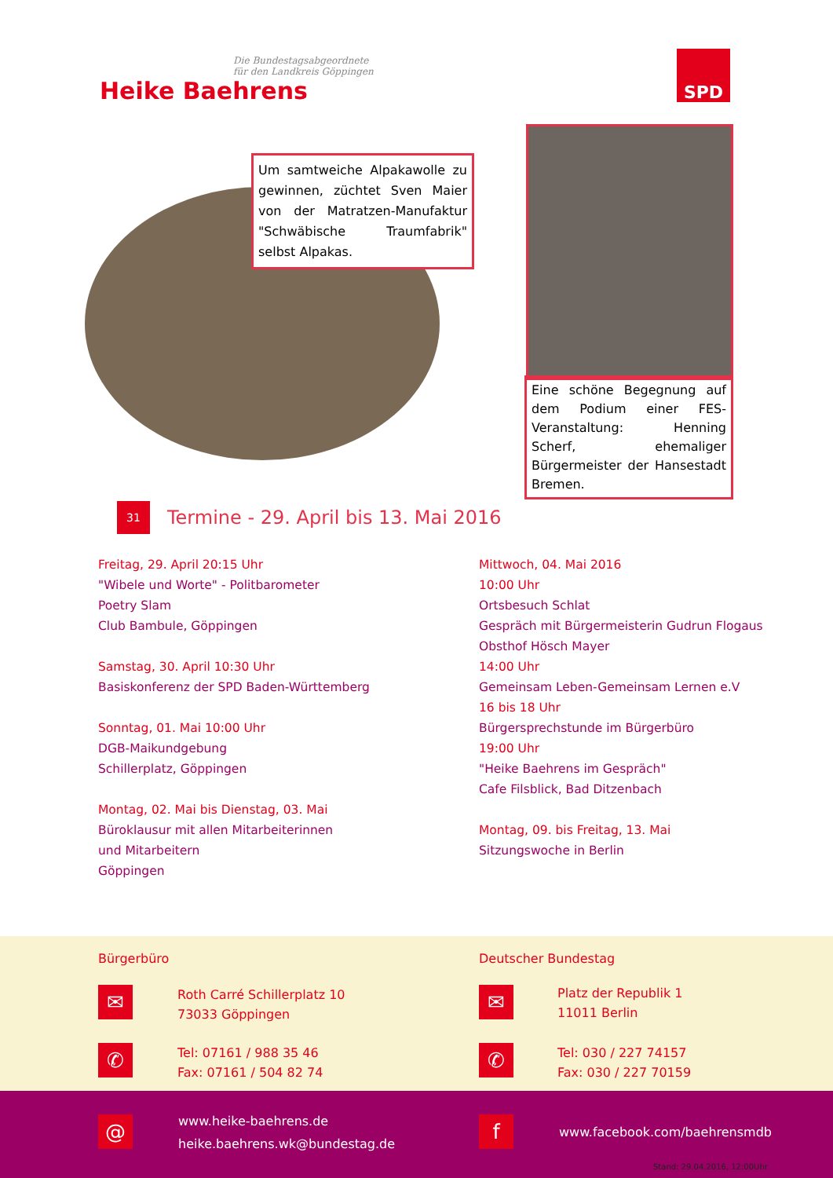Die Bundestagsabgeordnete
für den Landkreis Göppingen
Heike Baehrens
SPD
Um samtweiche Alpakawolle zu gewinnen, züchtet Sven Maier von der Matratzen-Manufaktur "Schwäbische Traumfabrik" selbst Alpakas.
Eine schöne Begegnung auf dem Podium einer FES-Veranstaltung: Henning Scherf, ehemaliger Bürgermeister der Hansestadt Bremen.
31
Termine - 29. April bis 13. Mai 2016
Freitag, 29. April 20:15 Uhr
"Wibele und Worte" - Politbarometer
Poetry Slam
Club Bambule, Göppingen
Samstag, 30. April 10:30 Uhr
Basiskonferenz der SPD Baden-Württemberg
Sonntag, 01. Mai 10:00 Uhr
DGB-Maikundgebung
Schillerplatz, Göppingen
Montag, 02. Mai bis Dienstag, 03. Mai
Büroklausur mit allen Mitarbeiterinnen
und Mitarbeitern
Göppingen
Mittwoch, 04. Mai 2016
10:00 Uhr
Ortsbesuch Schlat
Gespräch mit Bürgermeisterin Gudrun Flogaus
Obsthof Hösch Mayer
14:00 Uhr
Gemeinsam Leben-Gemeinsam Lernen e.V
16 bis 18 Uhr
Bürgersprechstunde im Bürgerbüro
19:00 Uhr
"Heike Baehrens im Gespräch"
Cafe Filsblick, Bad Ditzenbach
Montag, 09. bis Freitag, 13. Mai
Sitzungswoche in Berlin
Bürgerbüro Deutscher Bundestag
✉
Roth Carré Schillerplatz 10
73033 Göppingen
✉
Platz der Republik 1
11011 Berlin
✆
Tel: 07161 / 988 35 46
Fax: 07161 / 504 82 74
✆
Tel: 030 / 227 74157
Fax: 030 / 227 70159
@
www.heike-baehrens.de
heike.baehrens.wk@bundestag.de
f
www.facebook.com/baehrensmdb
Stand: 29.04.2016, 12:00Uhr